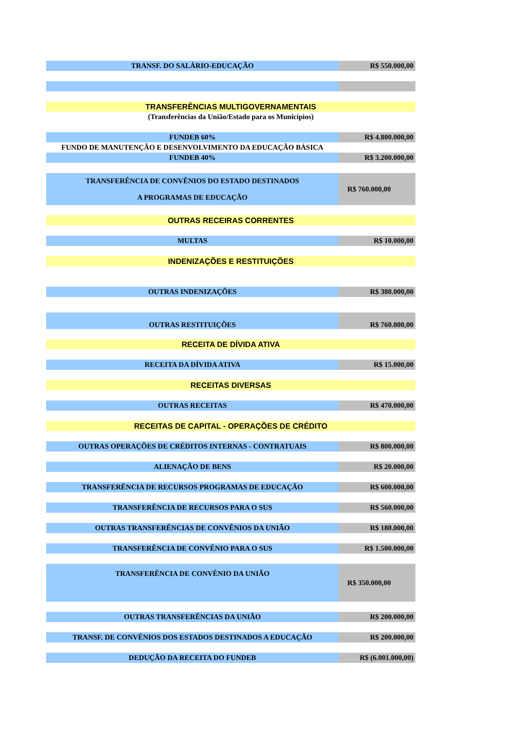| TRANSF. DO SALÁRIO-EDUCAÇÃO | R$ 550.000,00 |
| TRANSFERÊNCIAS MULTIGOVERNAMENTAIS | |
| (Transferências da União/Estado para os Municípios) | |
| FUNDEB 60% | R$ 4.800.000,00 |
| FUNDO DE MANUTENÇÃO E DESENVOLVIMENTO DA EDUCAÇÃO BÁSICA | |
| FUNDEB 40% | R$ 3.200.000,00 |
| TRANSFERÊNCIA DE CONVÊNIOS DO ESTADO DESTINADOS A PROGRAMAS DE EDUCAÇÃO | R$ 760.000,00 |
| OUTRAS RECEIRAS CORRENTES | |
| MULTAS | R$ 10.000,00 |
| INDENIZAÇÕES E RESTITUIÇÕES | |
| OUTRAS INDENIZAÇÕES | R$ 380.000,00 |
| OUTRAS RESTITUIÇÕES | R$ 760.000,00 |
| RECEITA DE DÍVIDA ATIVA | |
| RECEITA DA DÍVIDA ATIVA | R$ 15.000,00 |
| RECEITAS DIVERSAS | |
| OUTRAS RECEITAS | R$ 470.000,00 |
| RECEITAS DE CAPITAL - OPERAÇÕES DE CRÉDITO | |
| OUTRAS OPERAÇÕES DE CRÉDITOS INTERNAS - CONTRATUAIS | R$ 800.000,00 |
| ALIENAÇÃO DE BENS | R$ 20.000,00 |
| TRANSFERÊNCIA DE RECURSOS PROGRAMAS DE EDUCAÇÃO | R$ 600.000,00 |
| TRANSFERÊNCIA DE RECURSOS PARA O SUS | R$ 560.000,00 |
| OUTRAS TRANSFERÊNCIAS DE CONVÊNIOS DA UNIÃO | R$ 180.000,00 |
| TRANSFERÊNCIA DE CONVÊNIO PARA O SUS | R$ 1.500.000,00 |
| TRANSFERÊNCIA DE CONVÊNIO DA UNIÃO | R$ 350.000,00 |
| OUTRAS TRANSFERÊNCIAS DA UNIÃO | R$ 200.000,00 |
| TRANSF. DE CONVÊNIOS DOS ESTADOS DESTINADOS A EDUCAÇÃO | R$ 200.000,00 |
| DEDUÇÃO DA RECEITA DO FUNDEB | R$ (6.001.000,00) |